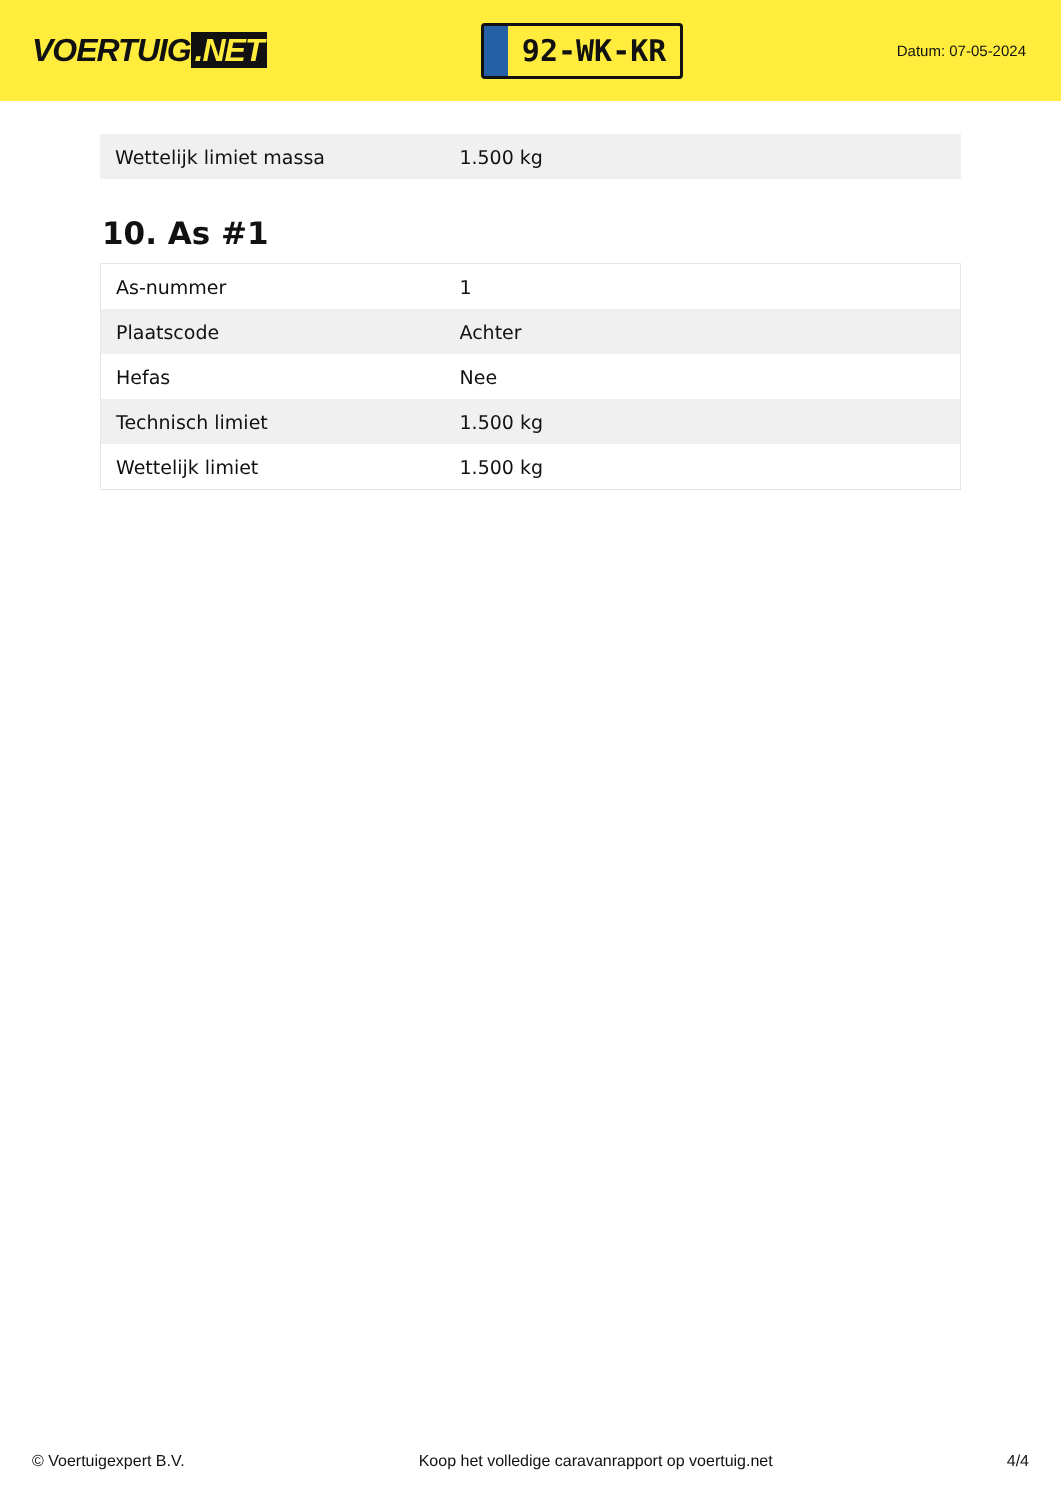VOERTUIG.NET
92-WK-KR
Datum: 07-05-2024
| Wettelijk limiet massa | 1.500 kg |
10. As #1
| As-nummer | 1 |
| Plaatscode | Achter |
| Hefas | Nee |
| Technisch limiet | 1.500 kg |
| Wettelijk limiet | 1.500 kg |
© Voertuigexpert B.V. Koop het volledige caravanrapport op voertuig.net 4/4